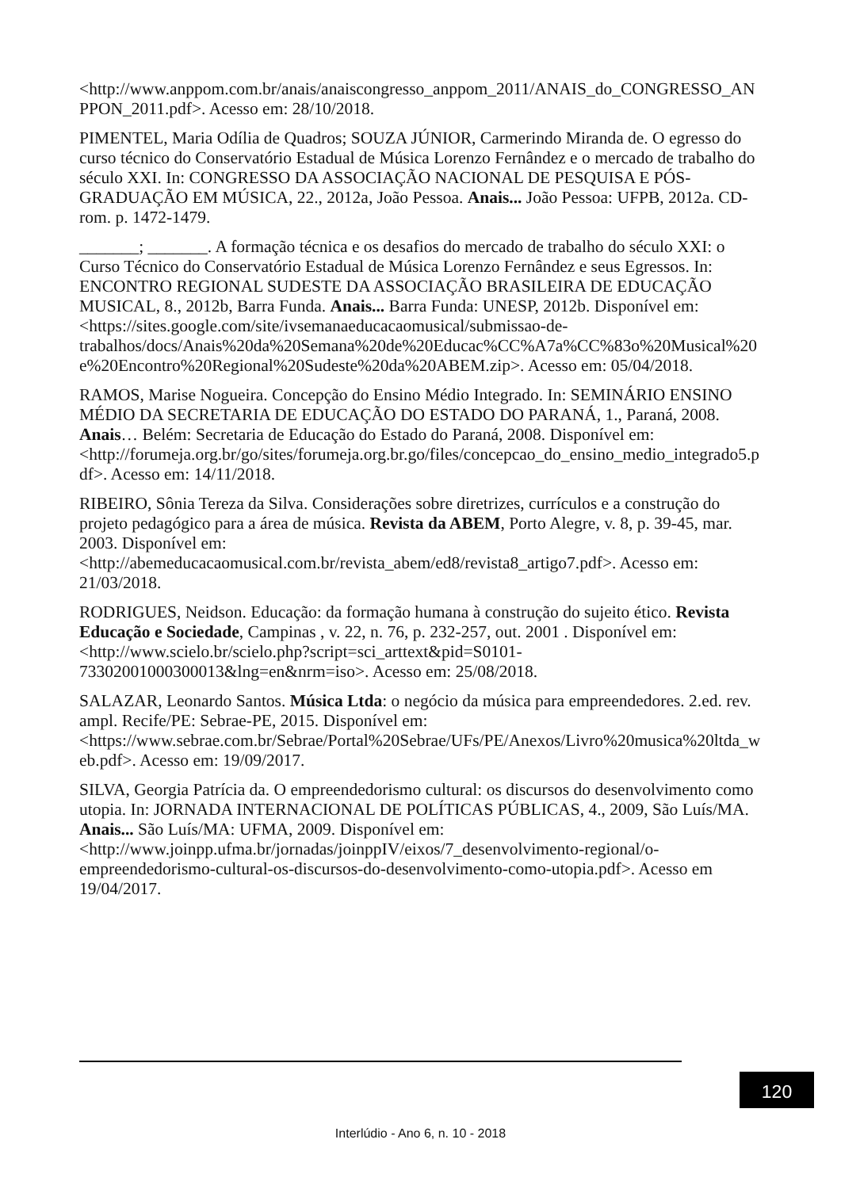<http://www.anppom.com.br/anais/anaiscongresso_anppom_2011/ANAIS_do_CONGRESSO_ANPPON_2011.pdf>. Acesso em: 28/10/2018.
PIMENTEL, Maria Odília de Quadros; SOUZA JÚNIOR, Carmerindo Miranda de. O egresso do curso técnico do Conservatório Estadual de Música Lorenzo Fernândez e o mercado de trabalho do século XXI. In: CONGRESSO DA ASSOCIAÇÃO NACIONAL DE PESQUISA E PÓS-GRADUAÇÃO EM MÚSICA, 22., 2012a, João Pessoa. Anais... João Pessoa: UFPB, 2012a. CD-rom. p. 1472-1479.
_______; _______. A formação técnica e os desafios do mercado de trabalho do século XXI: o Curso Técnico do Conservatório Estadual de Música Lorenzo Fernândez e seus Egressos. In: ENCONTRO REGIONAL SUDESTE DA ASSOCIAÇÃO BRASILEIRA DE EDUCAÇÃO MUSICAL, 8., 2012b, Barra Funda. Anais... Barra Funda: UNESP, 2012b. Disponível em: <https://sites.google.com/site/ivsemanaeducacaomusical/submissao-de-trabalhos/docs/Anais%20da%20Semana%20de%20Educac%CC%A7a%CC%83o%20Musical%20e%20Encontro%20Regional%20Sudeste%20da%20ABEM.zip>. Acesso em: 05/04/2018.
RAMOS, Marise Nogueira. Concepção do Ensino Médio Integrado. In: SEMINÁRIO ENSINO MÉDIO DA SECRETARIA DE EDUCAÇÃO DO ESTADO DO PARANÁ, 1., Paraná, 2008. Anais… Belém: Secretaria de Educação do Estado do Paraná, 2008. Disponível em: <http://forumeja.org.br/go/sites/forumeja.org.br.go/files/concepcao_do_ensino_medio_integrado5.pdf>. Acesso em: 14/11/2018.
RIBEIRO, Sônia Tereza da Silva. Considerações sobre diretrizes, currículos e a construção do projeto pedagógico para a área de música. Revista da ABEM, Porto Alegre, v. 8, p. 39-45, mar. 2003. Disponível em: <http://abemeducacaomusical.com.br/revista_abem/ed8/revista8_artigo7.pdf>. Acesso em: 21/03/2018.
RODRIGUES, Neidson. Educação: da formação humana à construção do sujeito ético. Revista Educação e Sociedade, Campinas , v. 22, n. 76, p. 232-257, out. 2001 . Disponível em: <http://www.scielo.br/scielo.php?script=sci_arttext&pid=S0101-73302001000300013&lng=en&nrm=iso>. Acesso em: 25/08/2018.
SALAZAR, Leonardo Santos. Música Ltda: o negócio da música para empreendedores. 2.ed. rev. ampl. Recife/PE: Sebrae-PE, 2015. Disponível em: <https://www.sebrae.com.br/Sebrae/Portal%20Sebrae/UFs/PE/Anexos/Livro%20musica%20ltda_web.pdf>. Acesso em: 19/09/2017.
SILVA, Georgia Patrícia da. O empreendedorismo cultural: os discursos do desenvolvimento como utopia. In: JORNADA INTERNACIONAL DE POLÍTICAS PÚBLICAS, 4., 2009, São Luís/MA. Anais... São Luís/MA: UFMA, 2009. Disponível em: <http://www.joinpp.ufma.br/jornadas/joinppIV/eixos/7_desenvolvimento-regional/o-empreendedorismo-cultural-os-discursos-do-desenvolvimento-como-utopia.pdf>. Acesso em 19/04/2017.
120
Interlúdio - Ano 6, n. 10 - 2018